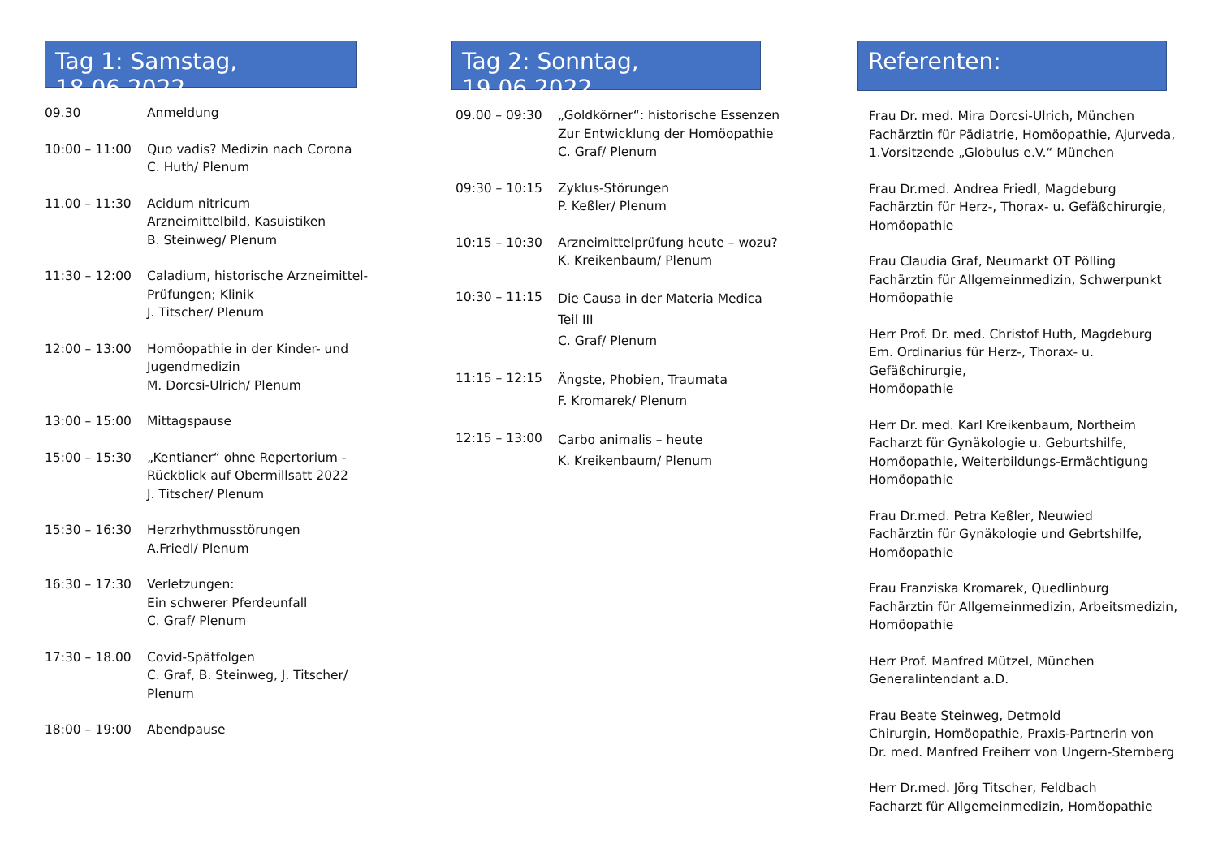Tag 1: Samstag, 18.06.2022
| 09.30 | Anmeldung |
| 10:00 – 11:00 | Quo vadis? Medizin nach Corona C. Huth/ Plenum |
| 11.00 – 11:30 | Acidum nitricum Arzneimittelbild, Kasuistiken B. Steinweg/ Plenum |
| 11:30 – 12:00 | Caladium, historische Arzneimittel-Prüfungen; Klinik J. Titscher/ Plenum |
| 12:00 – 13:00 | Homöopathie in der Kinder- und Jugendmedizin M. Dorcsi-Ulrich/ Plenum |
| 13:00 – 15:00 | Mittagspause |
| 15:00 – 15:30 | „Kentianer“ ohne Repertorium - Rückblick auf Obermillsatt 2022 J. Titscher/ Plenum |
| 15:30 – 16:30 | Herzrhythmusstörungen A.Friedl/ Plenum |
| 16:30 – 17:30 | Verletzungen: Ein schwerer Pferdeunfall C. Graf/ Plenum |
| 17:30 – 18.00 | Covid-Spätfolgen C. Graf, B. Steinweg, J. Titscher/ Plenum |
| 18:00 – 19:00 | Abendpause |
Tag 2: Sonntag, 19.06.2022
| 09.00 – 09:30 | „Goldkörner“: historische Essenzen Zur Entwicklung der Homöopathie C. Graf/ Plenum |
| 09:30 – 10:15 | Zyklus-Störungen P. Keßler/ Plenum |
| 10:15 – 10:30 | Arzneimittelprüfung heute – wozu? K. Kreikenbaum/ Plenum |
| 10:30 – 11:15 | Die Causa in der Materia Medica Teil III C. Graf/ Plenum |
| 11:15 – 12:15 | Ängste, Phobien, Traumata F. Kromarek/ Plenum |
| 12:15 – 13:00 | Carbo animalis – heute K. Kreikenbaum/ Plenum |
Referenten:
Frau Dr. med. Mira Dorcsi-Ulrich, München
Fachärztin für Pädiatrie, Homöopathie, Ajurveda,
1.Vorsitzende „Globulus e.V.“ München
Frau Dr.med. Andrea Friedl, Magdeburg
Fachärztin für Herz-, Thorax- u. Gefäßchirurgie,
Homöopathie
Frau Claudia Graf, Neumarkt OT Pölling
Fachärztin für Allgemeinmedizin, Schwerpunkt
Homöopathie
Herr Prof. Dr. med. Christof Huth, Magdeburg
Em. Ordinarius für Herz-, Thorax- u. Gefäßchirurgie,
Homöopathie
Herr Dr. med. Karl Kreikenbaum, Northeim
Facharzt für Gynäkologie u. Geburtshilfe,
Homöopathie, Weiterbildungs-Ermächtigung
Homöopathie
Frau Dr.med. Petra Keßler, Neuwied
Fachärztin für Gynäkologie und Gebrtshilfe,
Homöopathie
Frau Franziska Kromarek, Quedlinburg
Fachärztin für Allgemeinmedizin, Arbeitsmedizin,
Homöopathie
Herr Prof. Manfred Mützel, München
Generalintendant a.D.
Frau Beate Steinweg, Detmold
Chirurgin, Homöopathie, Praxis-Partnerin von
Dr. med. Manfred Freiherr von Ungern-Sternberg
Herr Dr.med. Jörg Titscher, Feldbach
Facharzt für Allgemeinmedizin, Homöopathie